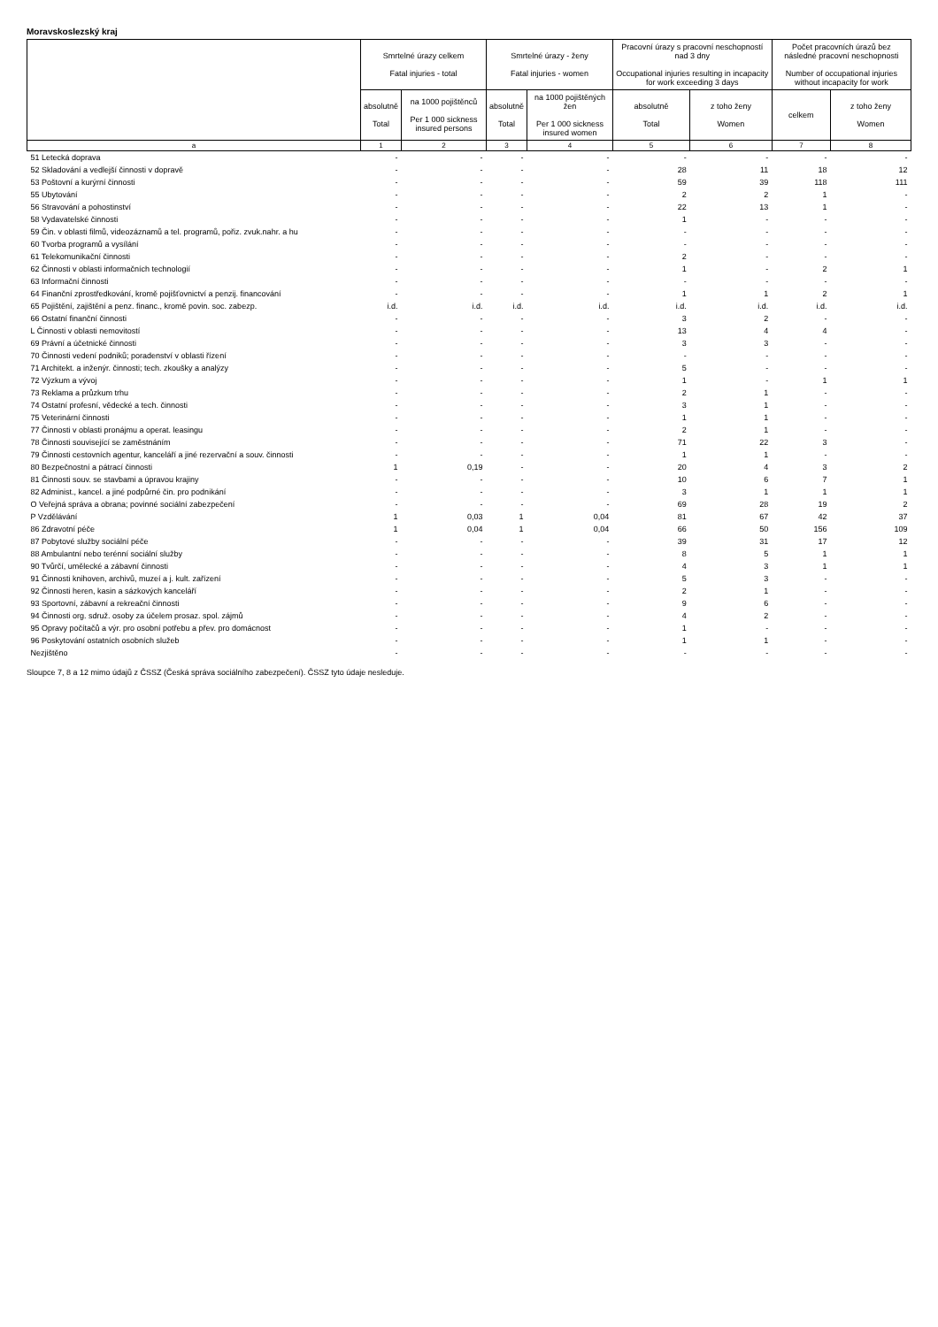Moravskoslezský kraj
| | Smrtelné úrazy celkem Fatal injuries - total | | Smrtelné úrazy - ženy Fatal injuries - women | | Pracovní úrazy s pracovní neschopností nad 3 dny Occupational injuries resulting in incapacity for work exceeding 3 days | | Počet pracovních úrazů bez následné pracovní neschopnosti Number of occupational injuries without incapacity for work | |
| --- | --- | --- | --- | --- | --- | --- | --- | --- |
| | absolutně Total | na 1000 pojištěnců Per 1 000 sickness insured persons | absolutně Total | na 1000 pojištěných žen Per 1 000 sickness insured women | absolutně Total | z toho ženy Women | celkem | z toho ženy Women |
| a | 1 | 2 | 3 | 4 | 5 | 6 | 7 | 8 |
| 51 Letecká doprava | - | - | - | - | - | - | - | - |
| 52 Skladování a vedlejší činnosti v dopravě | - | - | - | - | 28 | 11 | 18 | 12 |
| 53 Poštovní a kurýrní činnosti | - | - | - | - | 59 | 39 | 118 | 111 |
| 55 Ubytování | - | - | - | - | 2 | 2 | 1 | - |
| 56 Stravování a pohostinství | - | - | - | - | 22 | 13 | 1 | - |
| 58 Vydavatelské činnosti | - | - | - | - | 1 | - | - | - |
| 59 Čin. v oblasti filmů, videozáznamů a tel. programů, pořiz. zvuk.nahr. a hu | - | - | - | - | - | - | - | - |
| 60 Tvorba programů a vysílání | - | - | - | - | - | - | - | - |
| 61 Telekomunikační činnosti | - | - | - | - | 2 | - | - | - |
| 62 Činnosti v oblasti informačních technologií | - | - | - | - | 1 | - | 2 | 1 |
| 63 Informační činnosti | - | - | - | - | - | - | - | - |
| 64 Finanční zprostředkování, kromě pojišťovnictví a penzij. financování | - | - | - | - | 1 | 1 | 2 | 1 |
| 65 Pojištění, zajištění a penz. financ., kromě povin. soc. zabezp. | i.d. | i.d. | i.d. | i.d. | i.d. | i.d. | i.d. | i.d. |
| 66 Ostatní finanční činnosti | - | - | - | - | 3 | 2 | - | - |
| L Činnosti v oblasti nemovitostí | - | - | - | - | 13 | 4 | 4 | - |
| 69 Právní a účetnické činnosti | - | - | - | - | 3 | 3 | - | - |
| 70 Činnosti vedení podniků; poradenství v oblasti řízení | - | - | - | - | - | - | - | - |
| 71 Architekt. a inženýr. činnosti; tech. zkoušky a analýzy | - | - | - | - | 5 | - | - | - |
| 72 Výzkum a vývoj | - | - | - | - | 1 | - | 1 | 1 |
| 73 Reklama a průzkum trhu | - | - | - | - | 2 | 1 | - | - |
| 74 Ostatní profesní, vědecké a tech. činnosti | - | - | - | - | 3 | 1 | - | - |
| 75 Veterinární činnosti | - | - | - | - | 1 | 1 | - | - |
| 77 Činnosti v oblasti pronájmu a operat. leasingu | - | - | - | - | 2 | 1 | - | - |
| 78 Činnosti související se zaměstnáním | - | - | - | - | 71 | 22 | 3 | - |
| 79 Činnosti cestovních agentur, kanceláří a jiné rezervační a souv. činnosti | - | - | - | - | 1 | 1 | - | - |
| 80 Bezpečnostní a pátrací činnosti | 1 | 0,19 | - | - | 20 | 4 | 3 | 2 |
| 81 Činnosti souv. se stavbami a úpravou krajiny | - | - | - | - | 10 | 6 | 7 | 1 |
| 82 Administ., kancel. a jiné podpůrné čin. pro podnikání | - | - | - | - | 3 | 1 | 1 | 1 |
| O Veřejná správa a obrana; povinné sociální zabezpečení | - | - | - | - | 69 | 28 | 19 | 2 |
| P Vzdělávání | 1 | 0,03 | 1 | 0,04 | 81 | 67 | 42 | 37 |
| 86 Zdravotní péče | 1 | 0,04 | 1 | 0,04 | 66 | 50 | 156 | 109 |
| 87 Pobytové služby sociální péče | - | - | - | - | 39 | 31 | 17 | 12 |
| 88 Ambulantní nebo terénní sociální služby | - | - | - | - | 8 | 5 | 1 | 1 |
| 90 Tvůrčí, umělecké a zábavní činnosti | - | - | - | - | 4 | 3 | 1 | 1 |
| 91 Činnosti knihoven, archivů, muzeí a j. kult. zařízení | - | - | - | - | 5 | 3 | - | - |
| 92 Činnosti heren, kasin a sázkových kanceláří | - | - | - | - | 2 | 1 | - | - |
| 93 Sportovní, zábavní a rekreační činnosti | - | - | - | - | 9 | 6 | - | - |
| 94 Činnosti org. sdruž. osoby za účelem prosaz. spol. zájmů | - | - | - | - | 4 | 2 | - | - |
| 95 Opravy počítačů a výr. pro osobní potřebu a přev. pro domácnost | - | - | - | - | 1 | - | - | - |
| 96 Poskytování ostatních osobních služeb | - | - | - | - | 1 | 1 | - | - |
| Nezjištěno | - | - | - | - | - | - | - | - |
Sloupce 7, 8 a 12 mimo údajů z ČSSZ (Česká správa sociálního zabezpečení). ČSSZ tyto údaje nesleduje.